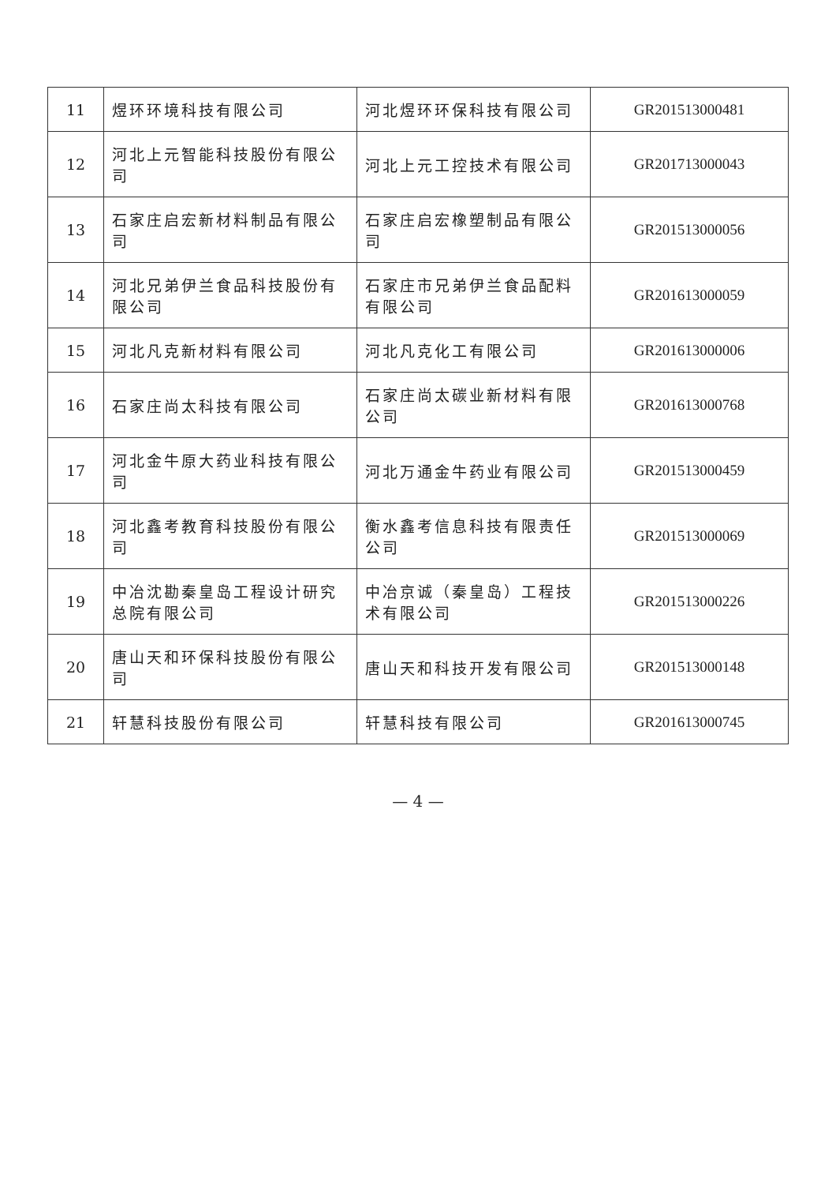| 11 | 煜环环境科技有限公司 | 河北煜环环保科技有限公司 | GR201513000481 |
| 12 | 河北上元智能科技股份有限公司 | 河北上元工控技术有限公司 | GR201713000043 |
| 13 | 石家庄启宏新材料制品有限公司 | 石家庄启宏橡塑制品有限公司 | GR201513000056 |
| 14 | 河北兄弟伊兰食品科技股份有限公司 | 石家庄市兄弟伊兰食品配料有限公司 | GR201613000059 |
| 15 | 河北凡克新材料有限公司 | 河北凡克化工有限公司 | GR201613000006 |
| 16 | 石家庄尚太科技有限公司 | 石家庄尚太碳业新材料有限公司 | GR201613000768 |
| 17 | 河北金牛原大药业科技有限公司 | 河北万通金牛药业有限公司 | GR201513000459 |
| 18 | 河北鑫考教育科技股份有限公司 | 衡水鑫考信息科技有限责任公司 | GR201513000069 |
| 19 | 中冶沈勘秦皇岛工程设计研究总院有限公司 | 中冶京诚（秦皇岛）工程技术有限公司 | GR201513000226 |
| 20 | 唐山天和环保科技股份有限公司 | 唐山天和科技开发有限公司 | GR201513000148 |
| 21 | 轩慧科技股份有限公司 | 轩慧科技有限公司 | GR201613000745 |
— 4 —